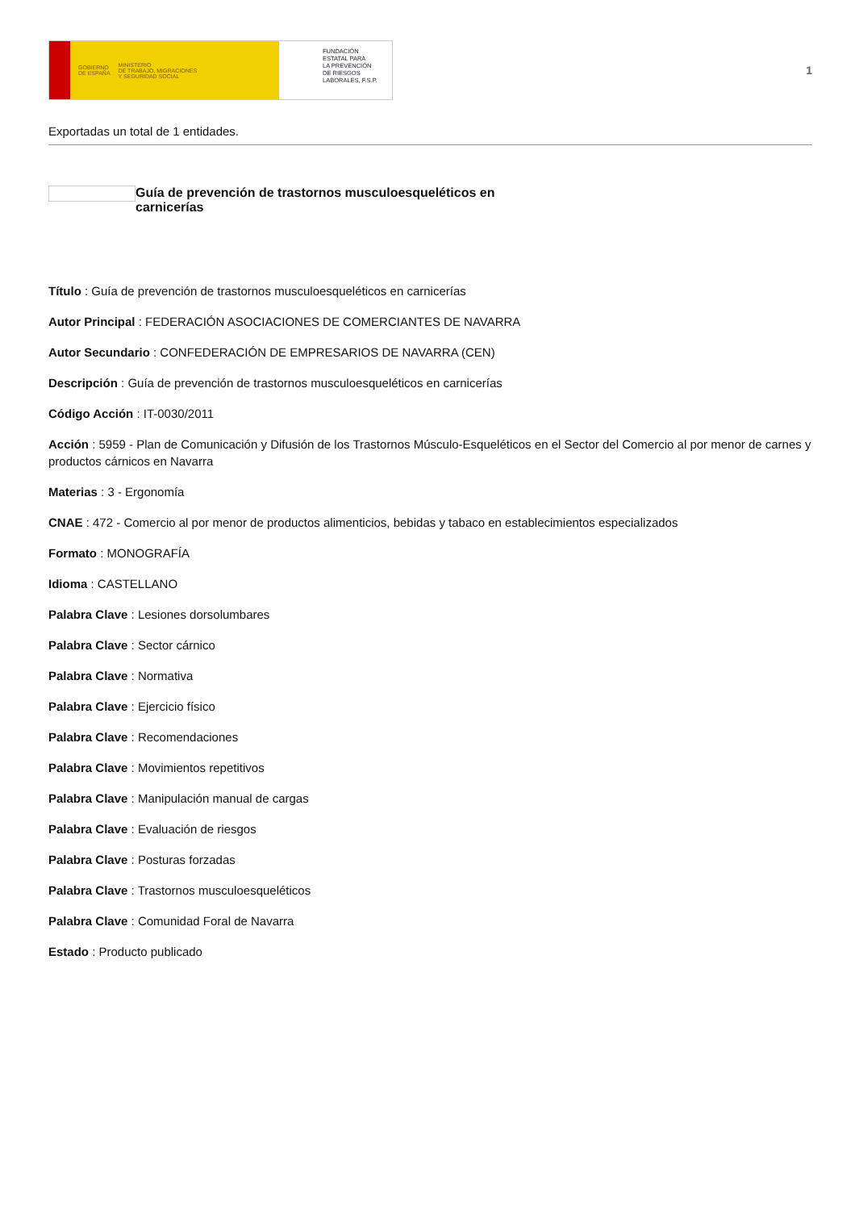GOBIERNO
DE ESPAÑA MINISTERIO
DE TRABAJO, MIGRACIONES
Y SEGURIDAD SOCIAL
FUNDACIÓN
ESTATAL PARA
LA PREVENCIÓN
DE RIESGOS
LABORALES, F.S.P.
1
Exportadas un total de 1 entidades.
Guía de prevención de trastornos musculoesqueléticos en carnicerías
Título : Guía de prevención de trastornos musculoesqueléticos en carnicerías
Autor Principal : FEDERACIÓN ASOCIACIONES DE COMERCIANTES DE NAVARRA
Autor Secundario : CONFEDERACIÓN DE EMPRESARIOS DE NAVARRA (CEN)
Descripción : Guía de prevención de trastornos musculoesqueléticos en carnicerías
Código Acción : IT-0030/2011
Acción : 5959 - Plan de Comunicación y Difusión de los Trastornos Músculo-Esqueléticos en el Sector del Comercio al por menor de carnes y productos cárnicos en Navarra
Materias : 3 - Ergonomía
CNAE : 472 - Comercio al por menor de productos alimenticios, bebidas y tabaco en establecimientos especializados
Formato : MONOGRAFÍA
Idioma : CASTELLANO
Palabra Clave : Lesiones dorsolumbares
Palabra Clave : Sector cárnico
Palabra Clave : Normativa
Palabra Clave : Ejercicio físico
Palabra Clave : Recomendaciones
Palabra Clave : Movimientos repetitivos
Palabra Clave : Manipulación manual de cargas
Palabra Clave : Evaluación de riesgos
Palabra Clave : Posturas forzadas
Palabra Clave : Trastornos musculoesqueléticos
Palabra Clave : Comunidad Foral de Navarra
Estado : Producto publicado